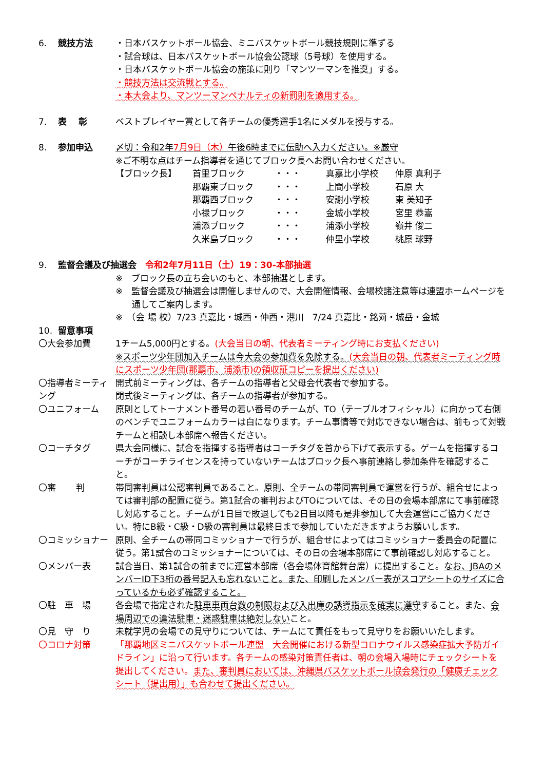6. 競技方法 ・日本バスケットボール協会、ミニバスケットボール競技規則に準ずる
・試合球は、日本バスケットボール協会公認球（5号球）を使用する。
・日本バスケットボール協会の施策に則り「マンツーマンを推奨」する。
・競技方法は交流戦とする。
・本大会より、マンツーマンペナルティの新罰則を適用する。
7. 表　 彰 ベストプレイヤー賞として各チームの優秀選手1名にメダルを授与する。
8. 参加申込 〆切：令和2年7月9日（木）午後6時までに伝助へ入力ください。※厳守
※ご不明な点はチーム指導者を通じてブロック長へお問い合わせください。
| 【ブロック長】 | 首里ブロック | ・・・ | 真嘉比小学校 | 仲原 真利子 |
| | 那覇東ブロック | ・・・ | 上間小学校 | 石原 大 |
| | 那覇西ブロック | ・・・ | 安謝小学校 | 東 美知子 |
| | 小禄ブロック | ・・・ | 金城小学校 | 宮里 恭嵩 |
| | 浦添ブロック | ・・・ | 浦添小学校 | 嶺井 俊二 |
| | 久米島ブロック | ・・・ | 仲里小学校 | 桃原 球野 |
9. 監督会議及び抽選会　令和2年7月11日（土）19：30-本部抽選
※　ブロック長の立ち会いのもと、本部抽選とします。
※　監督会議及び抽選会は開催しませんので、大会開催情報、会場校諸注意等は連盟ホームページを通してご案内します。
※　（会 場 校）7/23 真嘉比・城西・仲西・港川　7/24 真嘉比・銘苅・城岳・金城
10. 留意事項
〇大会参加費 1チーム5,000円とする。(大会当日の朝、代表者ミーティング時にお支払ください)
※スポーツ少年団加入チームは今大会の参加費を免除する。(大会当日の朝、代表者ミーティング時にスポーツ少年団(那覇市、浦添市)の領収証コピーを提出ください)
〇指導者ミーティング
開式前ミーティングは、各チームの指導者と父母会代表者で参加する。
閉式後ミーティングは、各チームの指導者が参加する。
〇ユニフォーム 原則としてトーナメント番号の若い番号のチームが、TO（テーブルオフィシャル）に向かって右側のベンチでユニフォームカラーは白になります。チーム事情等で対応できない場合は、前もって対戦チームと相談し本部席へ報告ください。
〇コーチタグ 県大会同様に、試合を指揮する指導者はコーチタグを首から下げて表示する。ゲームを指揮するコーチがコーチライセンスを持っていないチームはブロック長へ事前連絡し参加条件を確認すること。
〇審　　 判 帯同審判員は公認審判員であること。原則、全チームの帯同審判員で運営を行うが、組合せによっては審判部の配置に従う。第1試合の審判およびTOについては、その日の会場本部席にて事前確認し対応すること。チームが1日目で敗退しても2日目以降も是非参加して大会運営にご協力ください。特にB級・C級・D級の審判員は最終日まで参加していただきますようお願いします。
〇コミッショナー 原則、全チームの帯同コミッショナーで行うが、組合せによってはコミッショナー委員会の配置に従う。第1試合のコミッショナーについては、その日の会場本部席にて事前確認し対応すること。
〇メンバー表 試合当日、第1試合の前までに運営本部席（各会場体育館舞台席）に提出すること。なお、JBAのメンバーID下3桁の番号記入も忘れないこと。また、印刷したメンバー表がスコアシートのサイズに合っているかも必ず確認すること。
〇駐　車　場 各会場で指定された駐車車両台数の制限および入出庫の誘導指示を確実に遵守すること。また、会場周辺での違法駐車・迷惑駐車は絶対しないこと。
〇見　守　り 未就学児の会場での見守りについては、チームにて責任をもって見守りをお願いいたします。
〇コロナ対策 「那覇地区ミニバスケットボール連盟　大会開催における新型コロナウイルス感染症拡大予防ガイドライン」に沿って行います。各チームの感染対策責任者は、朝の会場入場時にチェックシートを提出してください。また、審判員においては、沖縄県バスケットボール協会発行の「健康チェックシート（提出用）」も合わせて提出ください。